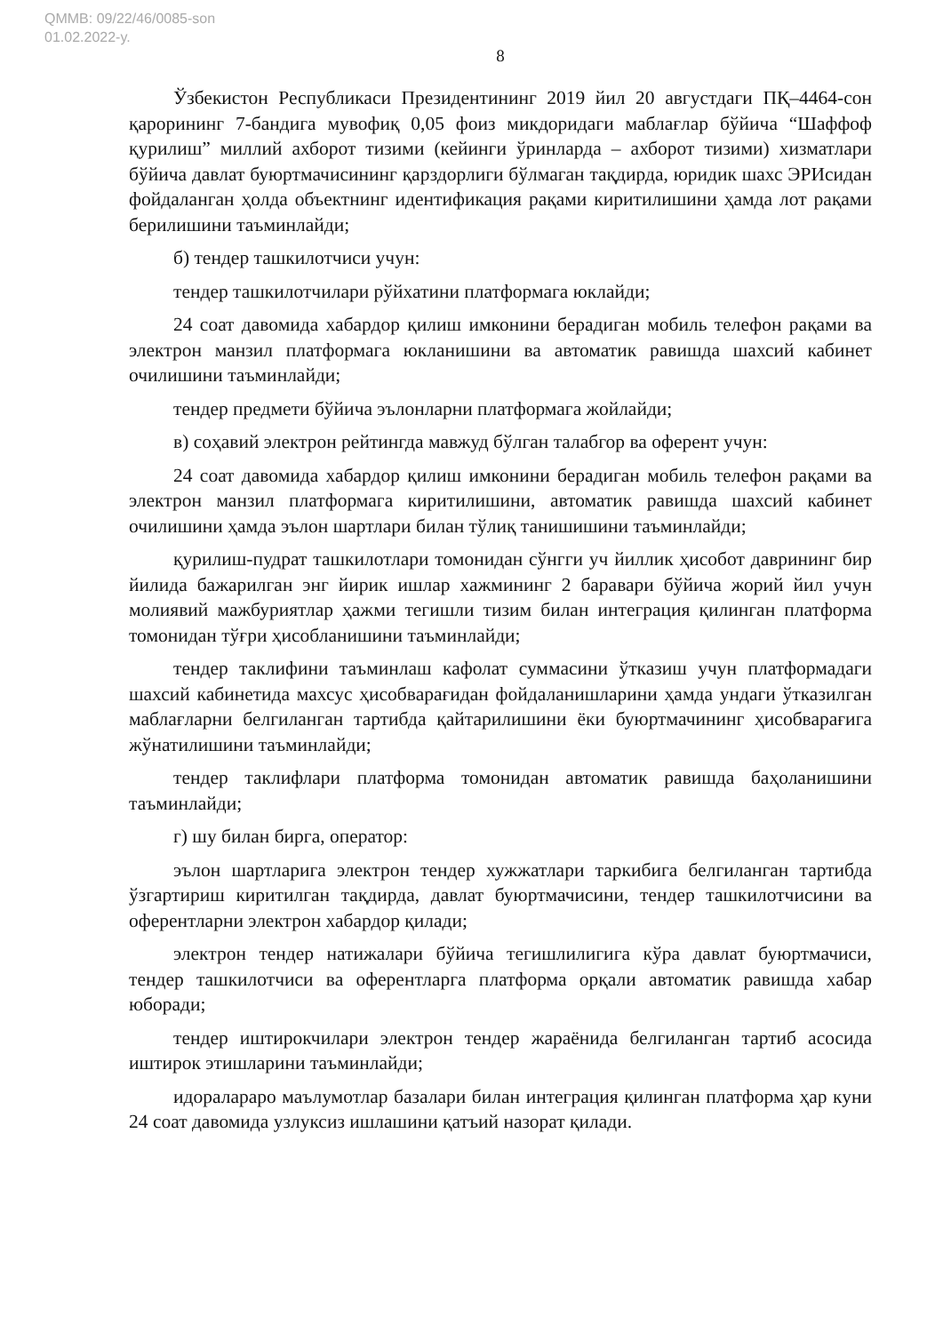QMMB: 09/22/46/0085-son
01.02.2022-y.
8
Ўзбекистон Республикаси Президентининг 2019 йил 20 августдаги ПҚ–4464-сон қарорининг 7-бандига мувофиқ 0,05 фоиз микдоридаги маблағлар бўйича “Шаффоф қурилиш” миллий ахборот тизими (кейинги ўринларда – ахборот тизими) хизматлари бўйича давлат буюртмачисининг қарздорлиги бўлмаган тақдирда, юридик шахс ЭРИсидан фойдаланган ҳолда объектнинг идентификация рақами киритилишини ҳамда лот рақами берилишини таъминлайди;
б) тендер ташкилотчиси учун:
тендер ташкилотчилари рўйхатини платформага юклайди;
24 соат давомида хабардор қилиш имконини берадиган мобиль телефон рақами ва электрон манзил платформага юкланишини ва автоматик равишда шахсий кабинет очилишини таъминлайди;
тендер предмети бўйича эълонларни платформага жойлайди;
в) соҳавий электрон рейтингда мавжуд бўлган талабгор ва оферент учун:
24 соат давомида хабардор қилиш имконини берадиган мобиль телефон рақами ва электрон манзил платформага киритилишини, автоматик равишда шахсий кабинет очилишини ҳамда эълон шартлари билан тўлиқ танишишини таъминлайди;
қурилиш-пудрат ташкилотлари томонидан сўнгги уч йиллик ҳисобот даврининг бир йилида бажарилган энг йирик ишлар хажмининг 2 баравари бўйича жорий йил учун молиявий мажбуриятлар ҳажми тегишли тизим билан интеграция қилинган платформа томонидан тўғри ҳисобланишини таъминлайди;
тендер таклифини таъминлаш кафолат суммасини ўтказиш учун платформадаги шахсий кабинетида махсус ҳисобварағидан фойдаланишларини ҳамда ундаги ўтказилган маблағларни белгиланган тартибда қайтарилишини ёки буюртмачининг ҳисобварағига жўнатилишини таъминлайди;
тендер таклифлари платформа томонидан автоматик равишда баҳоланишини таъминлайди;
г) шу билан бирга, оператор:
эълон шартларига электрон тендер хужжатлари таркибига белгиланган тартибда ўзгартириш киритилган тақдирда, давлат буюртмачисини, тендер ташкилотчисини ва оферентларни электрон хабардор қилади;
электрон тендер натижалари бўйича тегишлилигига кўра давлат буюртмачиси, тендер ташкилотчиси ва оферентларга платформа орқали автоматик равишда хабар юборади;
тендер иштирокчилари электрон тендер жараёнида белгиланган тартиб асосида иштирок этишларини таъминлайди;
идоралараро маълумотлар базалари билан интеграция қилинган платформа ҳар куни 24 соат давомида узлуксиз ишлашини қатъий назорат қилади.